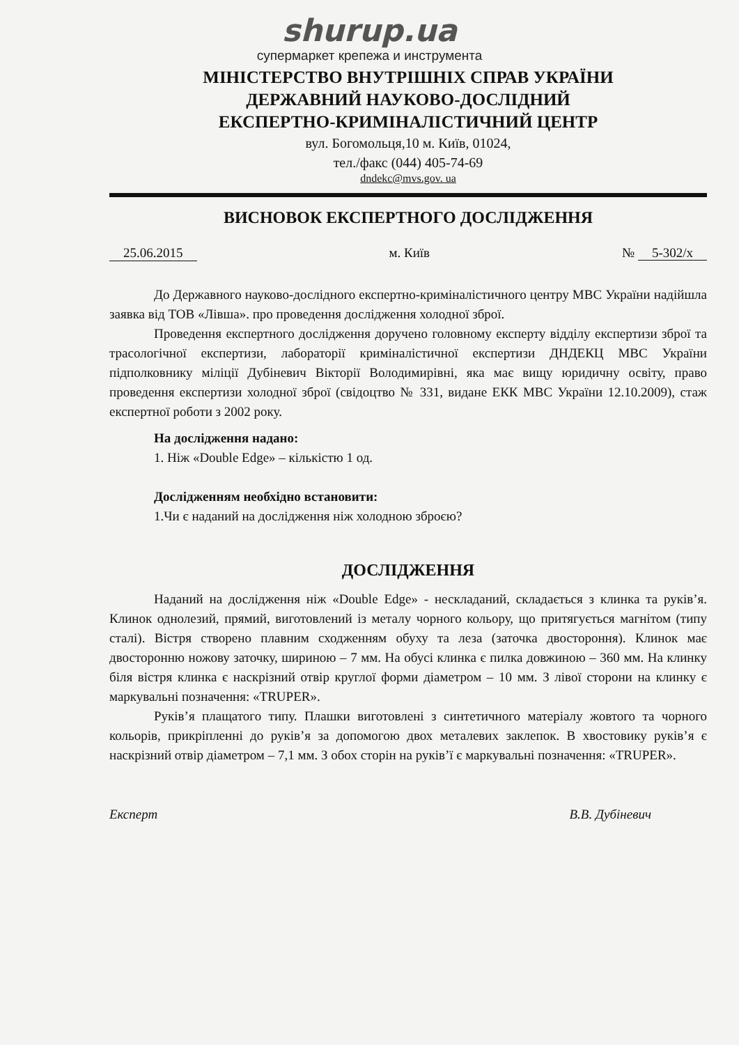shurup.ua
супермаркет крепежа и инструмента
МІНІСТЕРСТВО ВНУТРІШНІХ СПРАВ УКРАЇНИ
ДЕРЖАВНИЙ НАУКОВО-ДОСЛІДНИЙ
ЕКСПЕРТНО-КРИМІНАЛІСТИЧНИЙ ЦЕНТР
вул. Богомольця,10 м. Київ, 01024,
тел./факс (044) 405-74-69
dndekc@mvs.gov. ua
ВИСНОВОК ЕКСПЕРТНОГО ДОСЛІДЖЕННЯ
25.06.2015 м. Київ № 5-302/х
До Державного науково-дослідного експертно-криміналістичного центру МВС України надійшла заявка від ТОВ «Лівша». про проведення дослідження холодної зброї.
Проведення експертного дослідження доручено головному експерту відділу експертизи зброї та трасологічної експертизи, лабораторії криміналістичної експертизи ДНДЕКЦ МВС України підполковнику міліції Дубіневич Вікторії Володимирівні, яка має вищу юридичну освіту, право проведення експертизи холодної зброї (свідоцтво № 331, видане ЕКК МВС України 12.10.2009), стаж експертної роботи з 2002 року.
На дослідження надано:
1. Ніж «Double Edge» – кількістю 1 од.
Дослідженням необхідно встановити:
1.Чи є наданий на дослідження ніж холодною зброєю?
ДОСЛІДЖЕННЯ
Наданий на дослідження ніж «Double Edge» - нескладаний, складається з клинка та руків’я. Клинок однолезий, прямий, виготовлений із металу чорного кольору, що притягується магнітом (типу сталі). Вістря створено плавним сходженням обуху та леза (заточка двостороння). Клинок має двосторонню ножову заточку, шириною – 7 мм. На обусі клинка є пилка довжиною – 360 мм. На клинку біля вістря клинка є наскрізний отвір круглої форми діаметром – 10 мм. З лівої сторони на клинку є маркувальні позначення: «TRUPER».
Руків’я плащатого типу. Плашки виготовлені з синтетичного матеріалу жовтого та чорного кольорів, прикріпленні до руків’я за допомогою двох металевих заклепок. В хвостовику руків’я є наскрізний отвір діаметром – 7,1 мм. З обох сторін на руків’ї є маркувальні позначення: «TRUPER».
Експерт В.В. Дубіневич